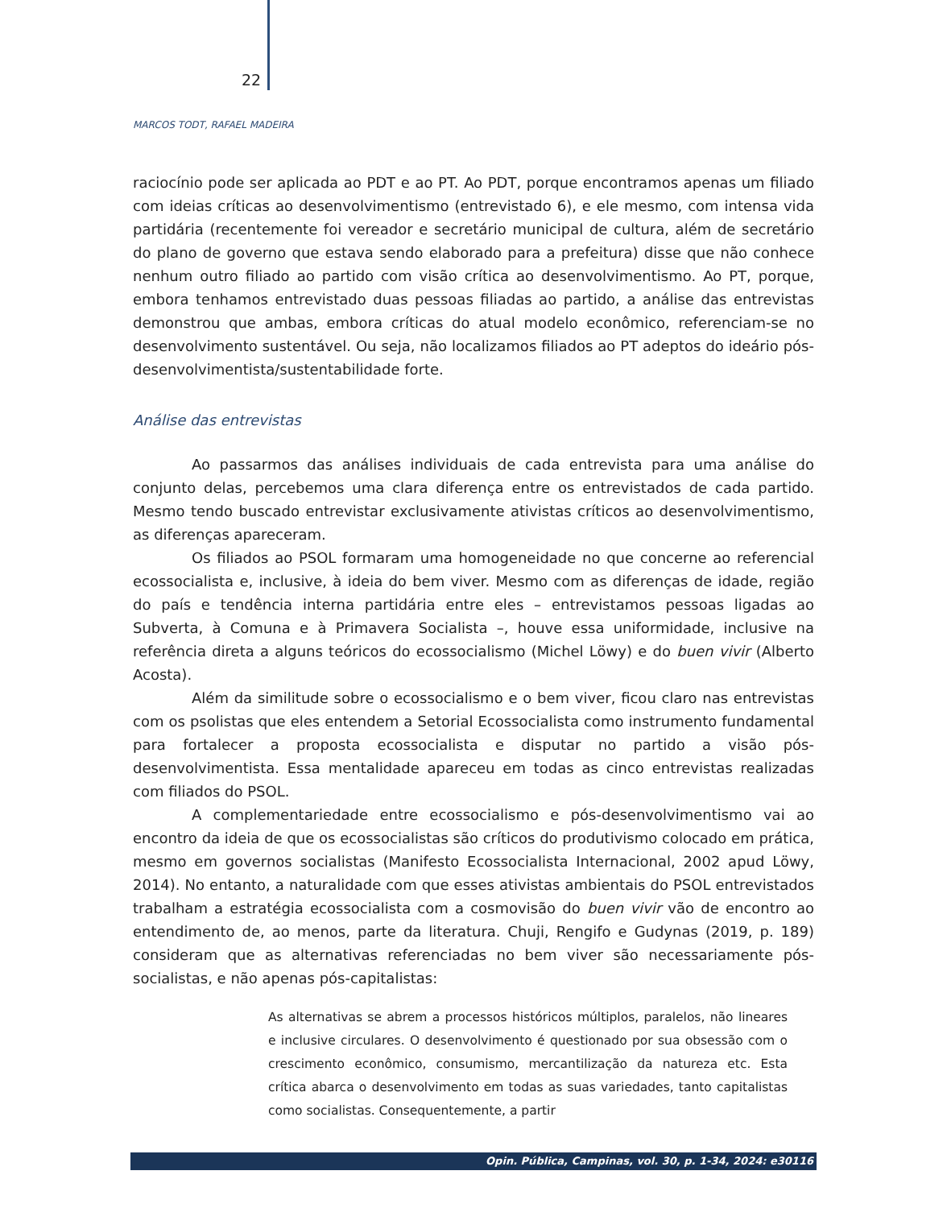22
MARCOS TODT, RAFAEL MADEIRA
raciocínio pode ser aplicada ao PDT e ao PT. Ao PDT, porque encontramos apenas um filiado com ideias críticas ao desenvolvimentismo (entrevistado 6), e ele mesmo, com intensa vida partidária (recentemente foi vereador e secretário municipal de cultura, além de secretário do plano de governo que estava sendo elaborado para a prefeitura) disse que não conhece nenhum outro filiado ao partido com visão crítica ao desenvolvimentismo. Ao PT, porque, embora tenhamos entrevistado duas pessoas filiadas ao partido, a análise das entrevistas demonstrou que ambas, embora críticas do atual modelo econômico, referenciam-se no desenvolvimento sustentável. Ou seja, não localizamos filiados ao PT adeptos do ideário pós-desenvolvimentista/sustentabilidade forte.
Análise das entrevistas
Ao passarmos das análises individuais de cada entrevista para uma análise do conjunto delas, percebemos uma clara diferença entre os entrevistados de cada partido. Mesmo tendo buscado entrevistar exclusivamente ativistas críticos ao desenvolvimentismo, as diferenças apareceram.
Os filiados ao PSOL formaram uma homogeneidade no que concerne ao referencial ecossocialista e, inclusive, à ideia do bem viver. Mesmo com as diferenças de idade, região do país e tendência interna partidária entre eles – entrevistamos pessoas ligadas ao Subverta, à Comuna e à Primavera Socialista –, houve essa uniformidade, inclusive na referência direta a alguns teóricos do ecossocialismo (Michel Löwy) e do buen vivir (Alberto Acosta).
Além da similitude sobre o ecossocialismo e o bem viver, ficou claro nas entrevistas com os psolistas que eles entendem a Setorial Ecossocialista como instrumento fundamental para fortalecer a proposta ecossocialista e disputar no partido a visão pós-desenvolvimentista. Essa mentalidade apareceu em todas as cinco entrevistas realizadas com filiados do PSOL.
A complementariedade entre ecossocialismo e pós-desenvolvimentismo vai ao encontro da ideia de que os ecossocialistas são críticos do produtivismo colocado em prática, mesmo em governos socialistas (Manifesto Ecossocialista Internacional, 2002 apud Löwy, 2014). No entanto, a naturalidade com que esses ativistas ambientais do PSOL entrevistados trabalham a estratégia ecossocialista com a cosmovisão do buen vivir vão de encontro ao entendimento de, ao menos, parte da literatura. Chuji, Rengifo e Gudynas (2019, p. 189) consideram que as alternativas referenciadas no bem viver são necessariamente pós-socialistas, e não apenas pós-capitalistas:
As alternativas se abrem a processos históricos múltiplos, paralelos, não lineares e inclusive circulares. O desenvolvimento é questionado por sua obsessão com o crescimento econômico, consumismo, mercantilização da natureza etc. Esta crítica abarca o desenvolvimento em todas as suas variedades, tanto capitalistas como socialistas. Consequentemente, a partir
Opin. Pública, Campinas, vol. 30, p. 1-34, 2024: e30116